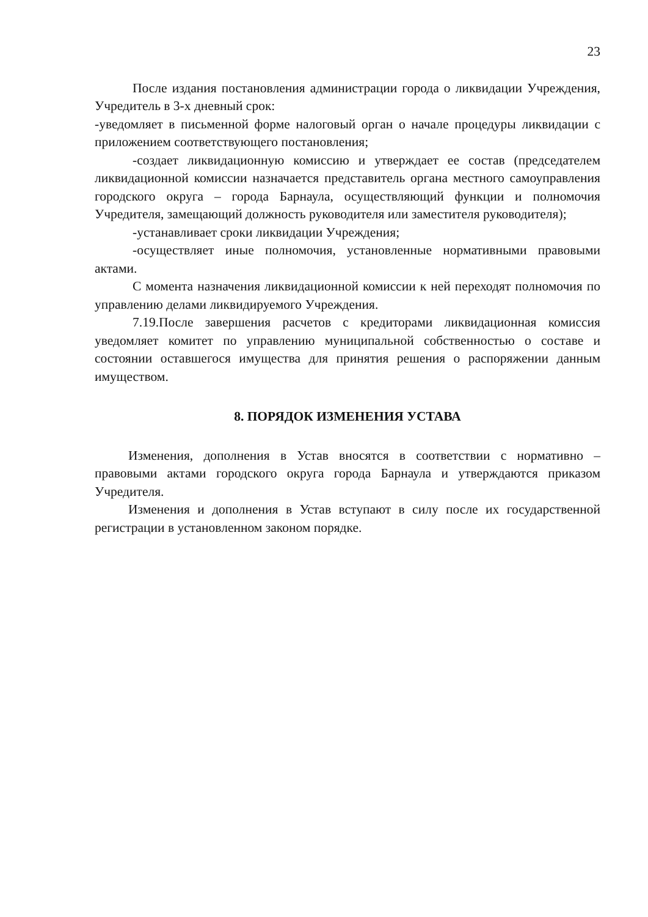23
После издания постановления администрации города о ликвидации Учреждения, Учредитель в 3-х дневный срок:
-уведомляет в письменной форме налоговый орган о начале процедуры ликвидации с приложением соответствующего постановления;
-создает ликвидационную комиссию и утверждает ее состав (председателем ликвидационной комиссии назначается представитель органа местного самоуправления городского округа – города Барнаула, осуществляющий функции и полномочия Учредителя, замещающий должность руководителя или заместителя руководителя);
-устанавливает сроки ликвидации Учреждения;
-осуществляет иные полномочия, установленные нормативными правовыми актами.
С момента назначения ликвидационной комиссии к ней переходят полномочия по управлению делами ликвидируемого Учреждения.
7.19.После завершения расчетов с кредиторами ликвидационная комиссия уведомляет комитет по управлению муниципальной собственностью о составе и состоянии оставшегося имущества для принятия решения о распоряжении данным имуществом.
8. ПОРЯДОК ИЗМЕНЕНИЯ УСТАВА
Изменения, дополнения в Устав вносятся в соответствии с нормативно – правовыми актами городского округа города Барнаула и утверждаются приказом Учредителя.
Изменения и дополнения в Устав вступают в силу после их государственной регистрации в установленном законом порядке.